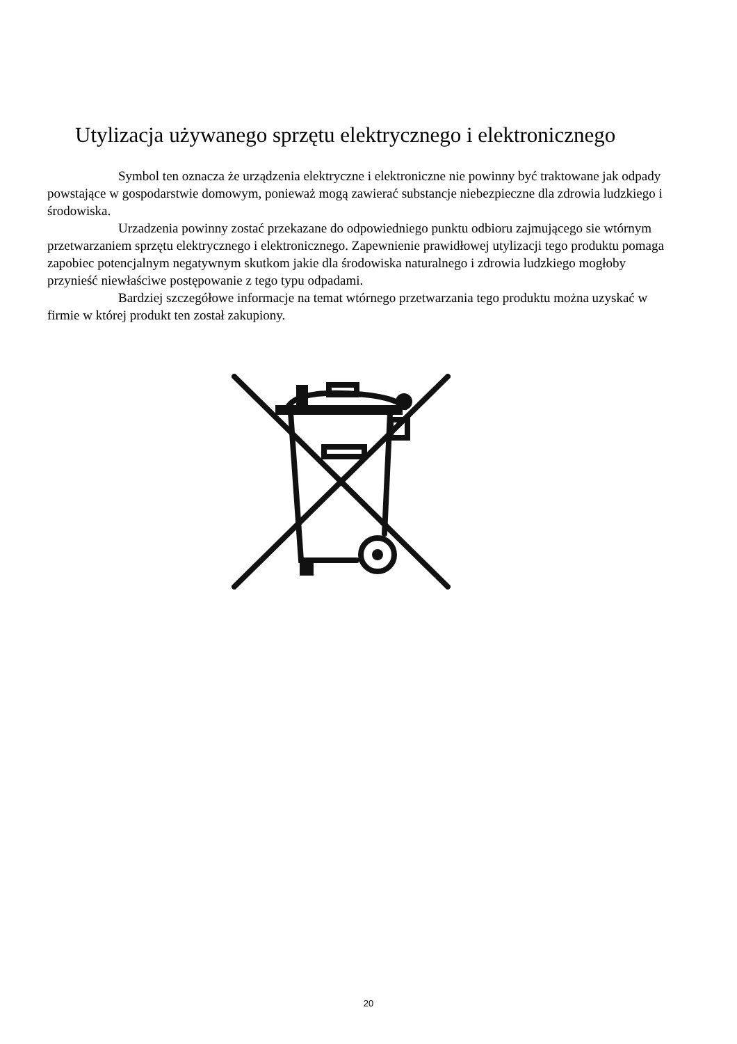Utylizacja używanego sprzętu elektrycznego i elektronicznego
Symbol ten oznacza że urządzenia elektryczne i elektroniczne nie powinny być traktowane jak odpady powstające w gospodarstwie domowym, ponieważ mogą zawierać substancje niebezpieczne dla zdrowia ludzkiego i środowiska.
Urzadzenia powinny zostać przekazane do odpowiedniego punktu odbioru zajmującego sie wtórnym przetwarzaniem sprzętu elektrycznego i elektronicznego. Zapewnienie prawidłowej utylizacji tego produktu pomaga zapobiec potencjalnym negatywnym skutkom jakie dla środowiska naturalnego i zdrowia ludzkiego mogłoby przynieść niewłaściwe postępowanie z tego typu odpadami.
Bardziej szczegółowe informacje na temat wtórnego przetwarzania tego produktu można uzyskać w firmie w której produkt ten został zakupiony.
20